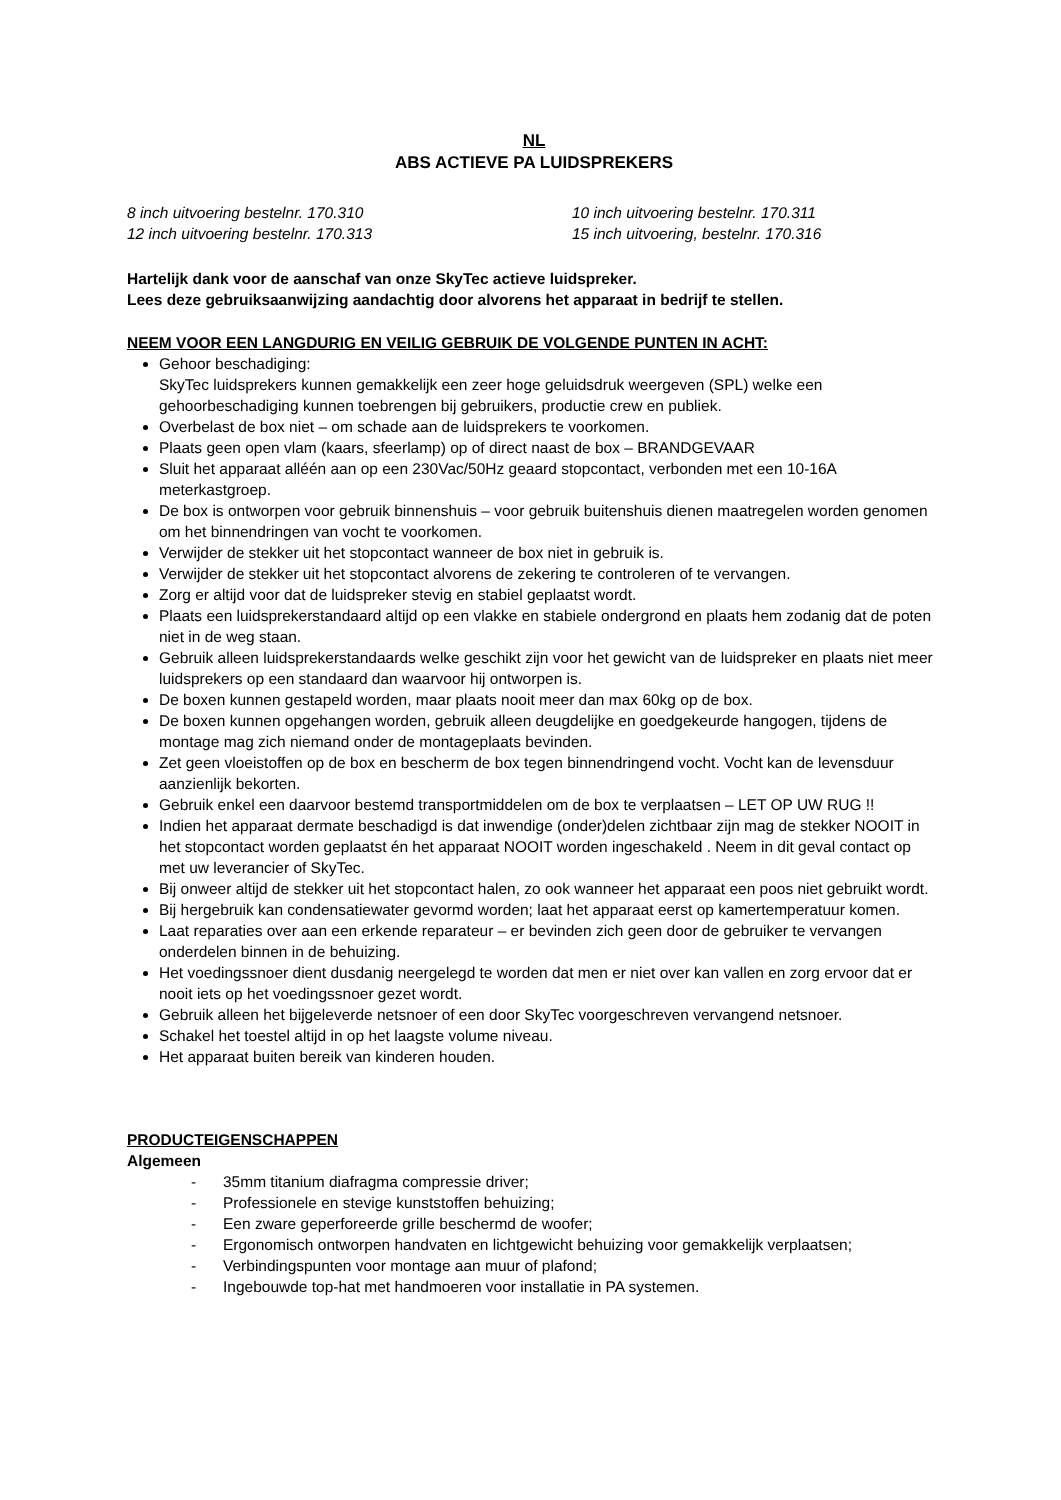NL
ABS ACTIEVE PA LUIDSPREKERS
8 inch uitvoering bestelnr. 170.310
10 inch uitvoering bestelnr. 170.311
12 inch uitvoering bestelnr. 170.313
15 inch uitvoering, bestelnr. 170.316
Hartelijk dank voor de aanschaf van onze SkyTec actieve luidspreker.
Lees deze gebruiksaanwijzing aandachtig door alvorens het apparaat in bedrijf te stellen.
NEEM VOOR EEN LANGDURIG EN VEILIG GEBRUIK DE VOLGENDE PUNTEN IN ACHT:
Gehoor beschadiging:
SkyTec luidsprekers kunnen gemakkelijk een zeer hoge geluidsdruk weergeven (SPL) welke een gehoorbeschadiging kunnen toebrengen bij gebruikers, productie crew en publiek.
Overbelast de box niet – om schade aan de luidsprekers te voorkomen.
Plaats geen open vlam (kaars, sfeerlamp) op of direct naast de box – BRANDGEVAAR
Sluit het apparaat alléén aan op een 230Vac/50Hz geaard stopcontact, verbonden met een 10-16A meterkastgroep.
De box is ontworpen voor gebruik binnenshuis – voor gebruik buitenshuis dienen maatregelen worden genomen om het binnendringen van vocht te voorkomen.
Verwijder de stekker uit het stopcontact wanneer de box niet in gebruik is.
Verwijder de stekker uit het stopcontact alvorens de zekering te controleren of te vervangen.
Zorg er altijd voor dat de luidspreker stevig en stabiel geplaatst wordt.
Plaats een luidsprekerstandaard altijd op een vlakke en stabiele ondergrond en plaats hem zodanig dat de poten niet in de weg staan.
Gebruik alleen luidsprekerstandaards welke geschikt zijn voor het gewicht van de luidspreker en plaats niet meer luidsprekers op een standaard dan waarvoor hij ontworpen is.
De boxen kunnen gestapeld worden, maar plaats nooit meer dan max 60kg op de box.
De boxen kunnen opgehangen worden, gebruik alleen deugdelijke en goedgekeurde hangogen, tijdens de montage mag zich niemand onder de montageplaats bevinden.
Zet geen vloeistoffen op de box en bescherm de box tegen binnendringend vocht. Vocht kan de levensduur aanzienlijk bekorten.
Gebruik enkel een daarvoor bestemd transportmiddelen om de box te verplaatsen – LET OP UW RUG !!
Indien het apparaat dermate beschadigd is dat inwendige (onder)delen zichtbaar zijn mag de stekker NOOIT in het stopcontact worden geplaatst én het apparaat NOOIT worden ingeschakeld . Neem in dit geval contact op met uw leverancier of SkyTec.
Bij onweer altijd de stekker uit het stopcontact halen, zo ook wanneer het apparaat een poos niet gebruikt wordt.
Bij hergebruik kan condensatiewater gevormd worden; laat het apparaat eerst op kamertemperatuur komen.
Laat reparaties over aan een erkende reparateur – er bevinden zich geen door de gebruiker te vervangen onderdelen binnen in de behuizing.
Het voedingssnoer dient dusdanig neergelegd te worden dat men er niet over kan vallen en zorg ervoor dat er nooit iets op het voedingssnoer gezet wordt.
Gebruik alleen het bijgeleverde netsnoer of een door SkyTec voorgeschreven vervangend netsnoer.
Schakel het toestel altijd in op het laagste volume niveau.
Het apparaat buiten bereik van kinderen houden.
PRODUCTEIGENSCHAPPEN
Algemeen
- 35mm titanium diafragma compressie driver;
- Professionele en stevige kunststoffen behuizing;
- Een zware geperforeerde grille beschermd de woofer;
- Ergonomisch ontworpen handvaten en lichtgewicht behuizing voor gemakkelijk verplaatsen;
- Verbindingspunten voor montage aan muur of plafond;
- Ingebouwde top-hat met handmoeren voor installatie in PA systemen.